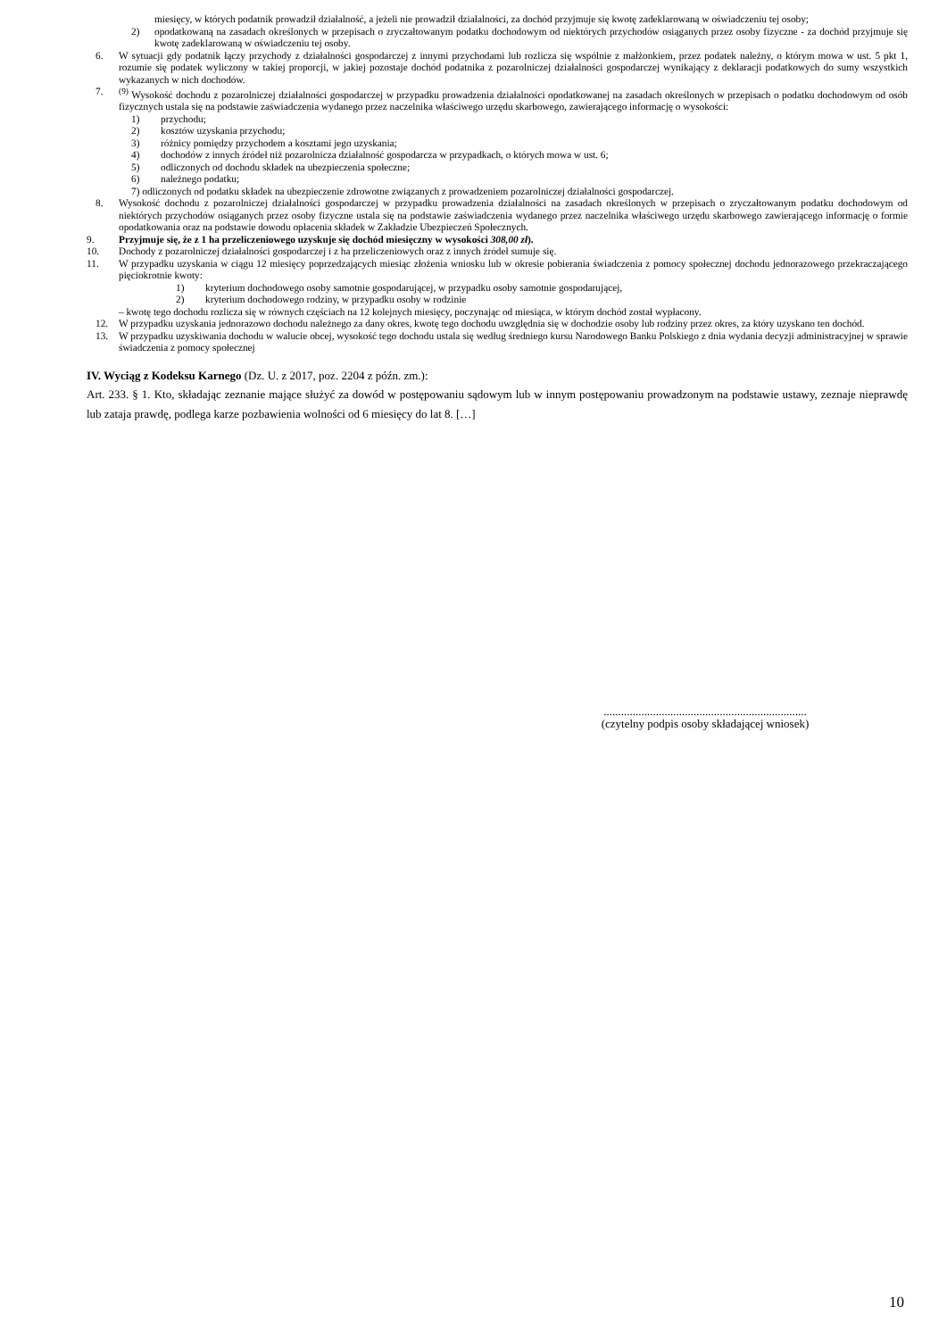miesięcy, w których podatnik prowadził działalność, a jeżeli nie prowadził działalności, za dochód przyjmuje się kwotę zadeklarowaną w oświadczeniu tej osoby;
2) opodatkowaną na zasadach określonych w przepisach o zryczałtowanym podatku dochodowym od niektórych przychodów osiąganych przez osoby fizyczne - za dochód przyjmuje się kwotę zadeklarowaną w oświadczeniu tej osoby.
6. W sytuacji gdy podatnik łączy przychody z działalności gospodarczej z innymi przychodami lub rozlicza się wspólnie z małżonkiem, przez podatek należny, o którym mowa w ust. 5 pkt 1, rozumie się podatek wyliczony w takiej proporcji, w jakiej pozostaje dochód podatnika z pozarolniczej działalności gospodarczej wynikający z deklaracji podatkowych do sumy wszystkich wykazanych w nich dochodów.
7. <sup>(9)</sup> Wysokość dochodu z pozarolniczej działalności gospodarczej w przypadku prowadzenia działalności opodatkowanej na zasadach określonych w przepisach o podatku dochodowym od osób fizycznych ustala się na podstawie zaświadczenia wydanego przez naczelnika właściwego urzędu skarbowego, zawierającego informację o wysokości:
1) przychodu;
2) kosztów uzyskania przychodu;
3) różnicy pomiędzy przychodem a kosztami jego uzyskania;
4) dochodów z innych źródeł niż pozarolnicza działalność gospodarcza w przypadkach, o których mowa w ust. 6;
5) odliczonych od dochodu składek na ubezpieczenia społeczne;
6) należnego podatku;
7) odliczonych od podatku składek na ubezpieczenie zdrowotne związanych z prowadzeniem pozarolniczej działalności gospodarczej.
8. Wysokość dochodu z pozarolniczej działalności gospodarczej w przypadku prowadzenia działalności na zasadach określonych w przepisach o zryczałtowanym podatku dochodowym od niektórych przychodów osiąganych przez osoby fizyczne ustala się na podstawie zaświadczenia wydanego przez naczelnika właściwego urzędu skarbowego zawierającego informację o formie opodatkowania oraz na podstawie dowodu opłacenia składek w Zakładzie Ubezpieczeń Społecznych.
9. Przyjmuje się, że z 1 ha przeliczeniowego uzyskuje się dochód miesięczny w wysokości 308,00 zł).
10. Dochody z pozarolniczej działalności gospodarczej i z ha przeliczeniowych oraz z innych źródeł sumuje się.
11. W przypadku uzyskania w ciągu 12 miesięcy poprzedzających miesiąc złożenia wniosku lub w okresie pobierania świadczenia z pomocy społecznej dochodu jednorazowego przekraczającego pięciokrotnie kwoty:
1) kryterium dochodowego osoby samotnie gospodarującej, w przypadku osoby samotnie gospodarującej,
2) kryterium dochodowego rodziny, w przypadku osoby w rodzinie
– kwotę tego dochodu rozlicza się w równych częściach na 12 kolejnych miesięcy, poczynając od miesiąca, w którym dochód został wypłacony.
12. W przypadku uzyskania jednorazowo dochodu należnego za dany okres, kwotę tego dochodu uwzględnia się w dochodzie osoby lub rodziny przez okres, za który uzyskano ten dochód.
13. W przypadku uzyskiwania dochodu w walucie obcej, wysokość tego dochodu ustala się według średniego kursu Narodowego Banku Polskiego z dnia wydania decyzji administracyjnej w sprawie świadczenia z pomocy społecznej
IV. Wyciąg z Kodeksu Karnego (Dz. U. z 2017, poz. 2204 z późn. zm.):
Art. 233. § 1. Kto, składając zeznanie mające służyć za dowód w postępowaniu sądowym lub w innym postępowaniu prowadzonym na podstawie ustawy, zeznaje nieprawdę lub zataja prawdę, podlega karze pozbawienia wolności od 6 miesięcy do lat 8. […]
......................................................................
(czytelny podpis osoby składającej wniosek)
10